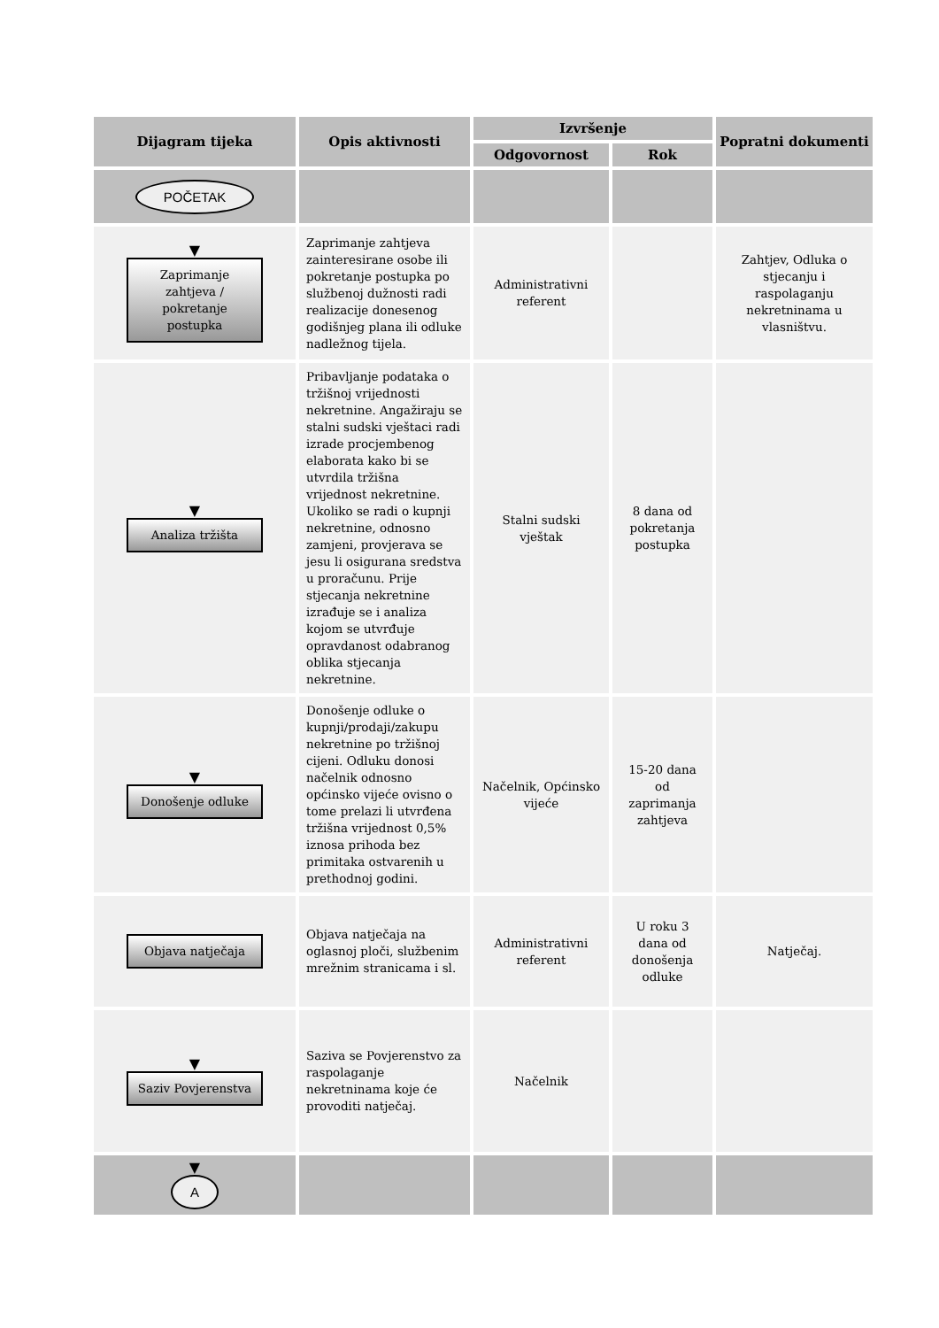| Dijagram tijeka | Opis aktivnosti | Izvršenje | | Popratni dokumenti |
| --- | --- | --- | --- | --- |
| | | Odgovornost | Rok | |
| POČETAK | | | | |
| ▼ Zaprimanje zahtjeva / pokretanje postupka | Zaprimanje zahtjeva zainteresirane osobe ili pokretanje postupka po službenoj dužnosti radi realizacije donesenog godišnjeg plana ili odluke nadležnog tijela. | Administrativni referent | | Zahtjev, Odluka o stjecanju i raspolaganju nekretninama u vlasništvu. |
| ▼ Analiza tržišta | Pribavljanje podataka o tržišnoj vrijednosti nekretnine. Angažiraju se stalni sudski vještaci radi izrade procjembenog elaborata kako bi se utvrdila tržišna vrijednost nekretnine. Ukoliko se radi o kupnji nekretnine, odnosno zamjeni, provjerava se jesu li osigurana sredstva u proračunu. Prije stjecanja nekretnine izrađuje se i analiza kojom se utvrđuje opravdanost odabranog oblika stjecanja nekretnine. | Stalni sudski vještak | 8 dana od pokretanja postupka | |
| ▼ Donošenje odluke | Donošenje odluke o kupnji/prodaji/zakupu nekretnine po tržišnoj cijeni. Odluku donosi načelnik odnosno općinsko vijeće ovisno o tome prelazi li utvrđena tržišna vrijednost 0,5% iznosa prihoda bez primitaka ostvarenih u prethodnoj godini. | Načelnik, Općinsko vijeće | 15-20 dana od zaprimanja zahtjeva | |
| Objava natječaja | Objava natječaja na oglasnoj ploči, službenim mrežnim stranicama i sl. | Administrativni referent | U roku 3 dana od donošenja odluke | Natječaj. |
| ▼ Saziv Povjerenstva | Saziva se Povjerenstvo za raspolaganje nekretninama koje će provoditi natječaj. | Načelnik | | |
| ▼ A | | | | |